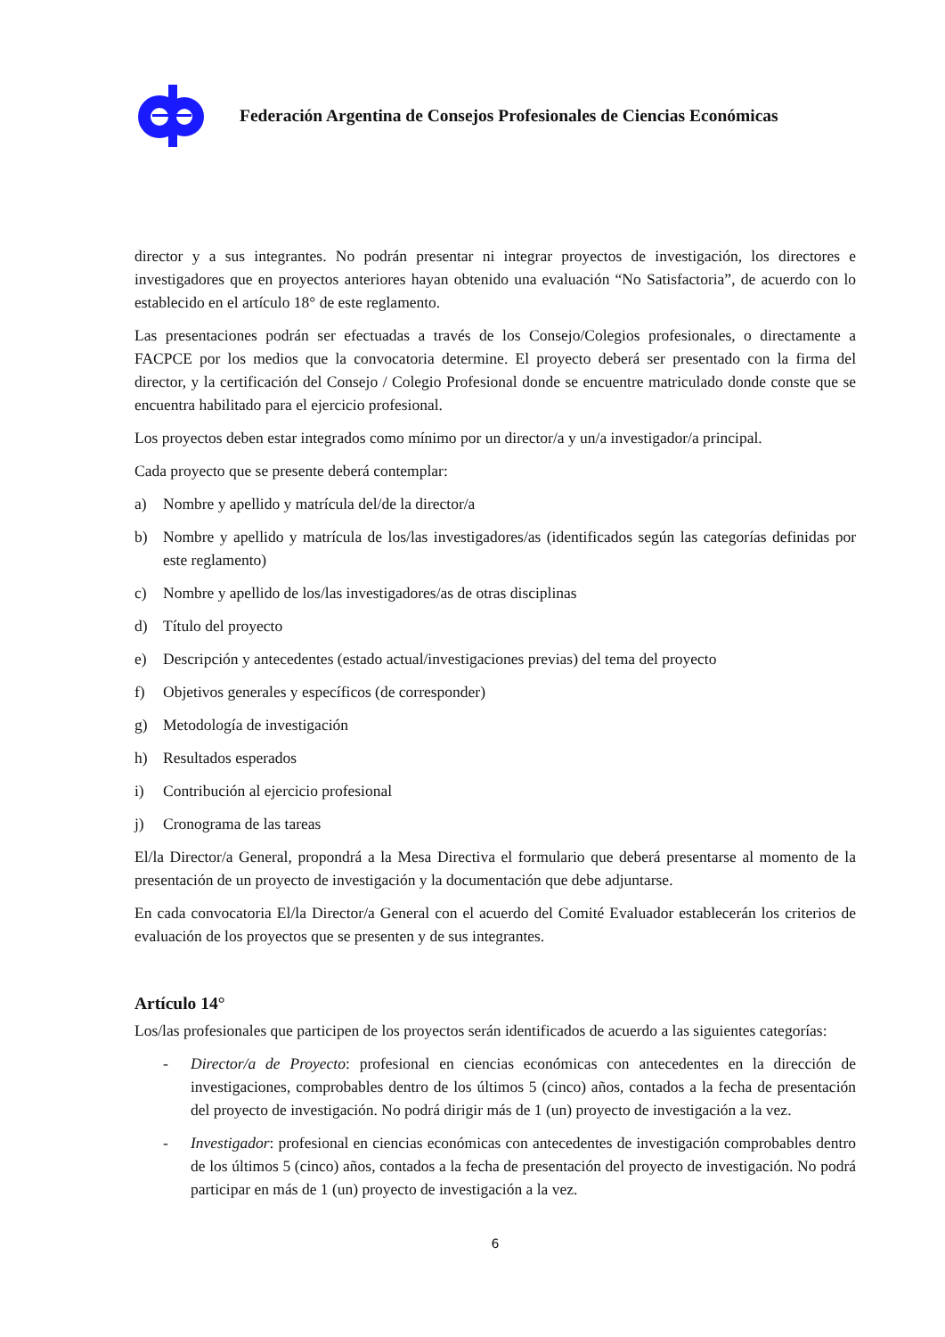Federación Argentina de Consejos Profesionales de Ciencias Económicas
director y a sus integrantes. No podrán presentar ni integrar proyectos de investigación, los directores e investigadores que en proyectos anteriores hayan obtenido una evaluación “No Satisfactoria”, de acuerdo con lo establecido en el artículo 18° de este reglamento.
Las presentaciones podrán ser efectuadas a través de los Consejo/Colegios profesionales, o directamente a FACPCE por los medios que la convocatoria determine. El proyecto deberá ser presentado con la firma del director, y la certificación del Consejo / Colegio Profesional donde se encuentre matriculado donde conste que se encuentra habilitado para el ejercicio profesional.
Los proyectos deben estar integrados como mínimo por un director/a y un/a investigador/a principal.
Cada proyecto que se presente deberá contemplar:
a) Nombre y apellido y matrícula del/de la director/a
b) Nombre y apellido y matrícula de los/las investigadores/as (identificados según las categorías definidas por este reglamento)
c) Nombre y apellido de los/las investigadores/as de otras disciplinas
d) Título del proyecto
e) Descripción y antecedentes (estado actual/investigaciones previas) del tema del proyecto
f) Objetivos generales y específicos (de corresponder)
g) Metodología de investigación
h) Resultados esperados
i) Contribución al ejercicio profesional
j) Cronograma de las tareas
El/la Director/a General, propondrá a la Mesa Directiva el formulario que deberá presentarse al momento de la presentación de un proyecto de investigación y la documentación que debe adjuntarse.
En cada convocatoria El/la Director/a General con el acuerdo del Comité Evaluador establecerán los criterios de evaluación de los proyectos que se presenten y de sus integrantes.
Artículo 14°
Los/las profesionales que participen de los proyectos serán identificados de acuerdo a las siguientes categorías:
- Director/a de Proyecto: profesional en ciencias económicas con antecedentes en la dirección de investigaciones, comprobables dentro de los últimos 5 (cinco) años, contados a la fecha de presentación del proyecto de investigación. No podrá dirigir más de 1 (un) proyecto de investigación a la vez.
- Investigador: profesional en ciencias económicas con antecedentes de investigación comprobables dentro de los últimos 5 (cinco) años, contados a la fecha de presentación del proyecto de investigación. No podrá participar en más de 1 (un) proyecto de investigación a la vez.
6